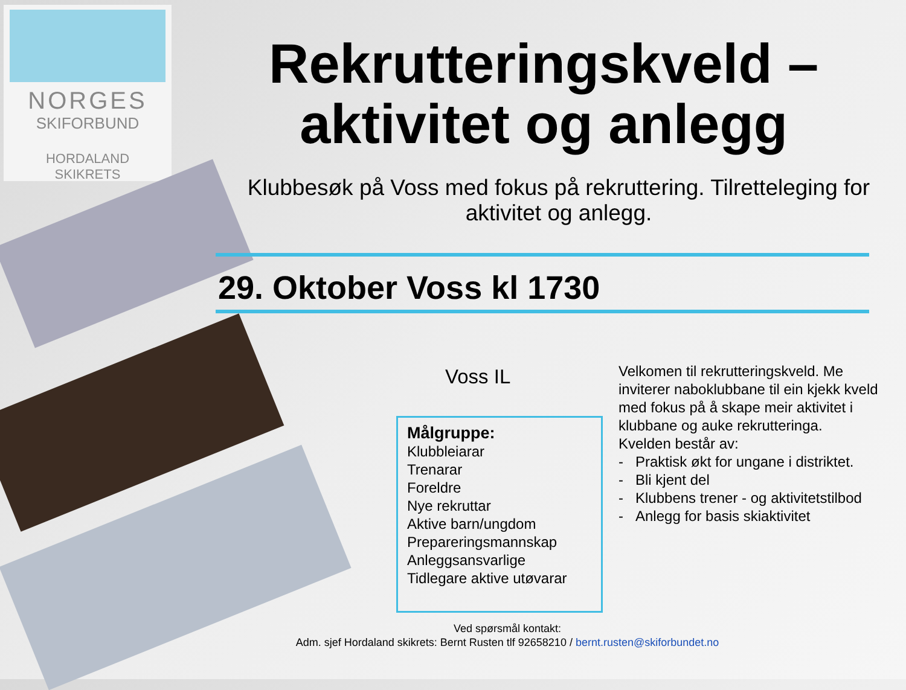NORGES
SKIFORBUND
HORDALAND
SKIKRETS
Rekrutteringskveld –
aktivitet og anlegg
Klubbesøk på Voss med fokus på rekruttering. Tilretteleging for aktivitet og anlegg.
29. Oktober Voss kl 1730
Voss IL
Målgruppe:
Klubbleiarar
Trenarar
Foreldre
Nye rekruttar
Aktive barn/ungdom
Prepareringsmannskap
Anleggsansvarlige
Tidlegare aktive utøvarar
Velkomen til rekrutteringskveld. Me inviterer naboklubbane til ein kjekk kveld med fokus på å skape meir aktivitet i klubbane og auke rekrutteringa.
Kvelden består av:
- Praktisk økt for ungane i distriktet.
- Bli kjent del
- Klubbens trener - og aktivitetstilbod
- Anlegg for basis skiaktivitet
Ved spørsmål kontakt:
Adm. sjef Hordaland skikrets: Bernt Rusten tlf 92658210 / bernt.rusten@skiforbundet.no